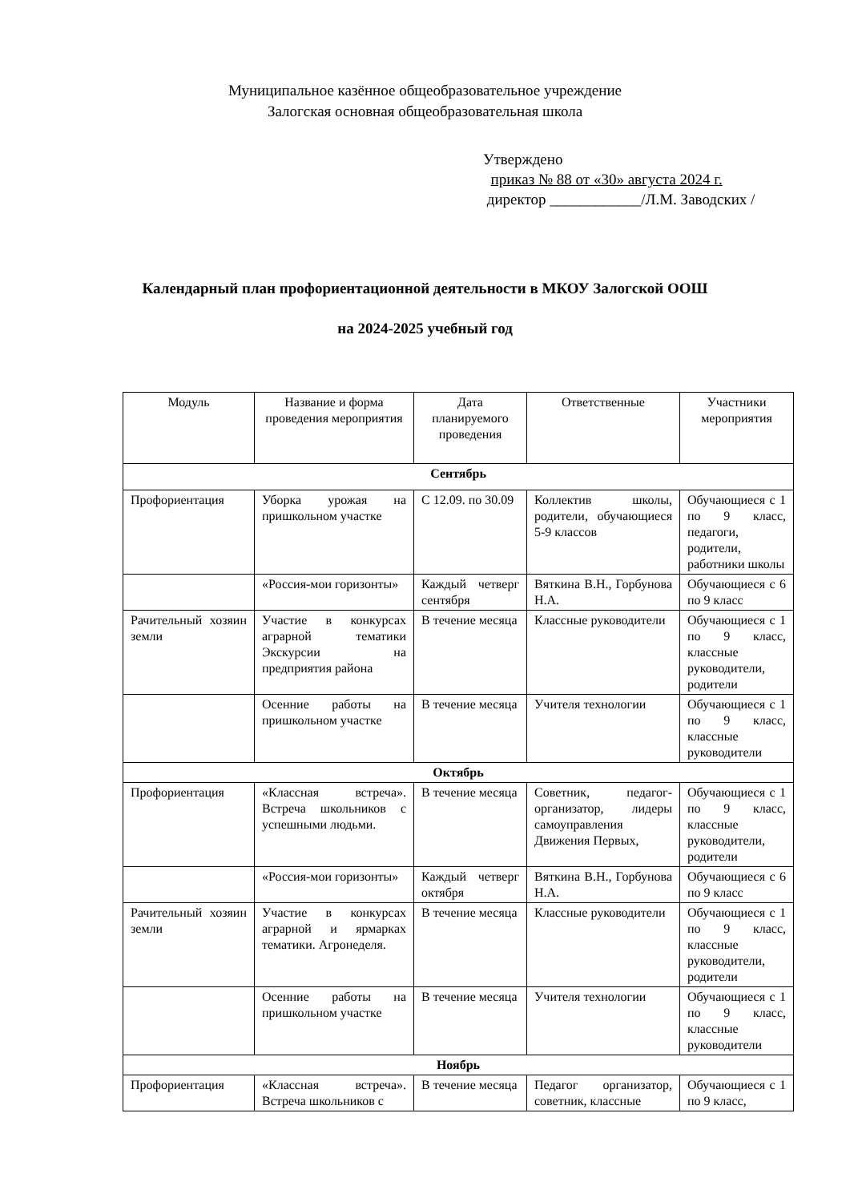Муниципальное казённое общеобразовательное учреждение
Залогская основная общеобразовательная школа
Утверждено
приказ № 88 от «30» августа 2024 г.
директор ____________/Л.М. Заводских /
Календарный план профориентационной деятельности в МКОУ Залогской ООШ
на 2024-2025 учебный год
| Модуль | Название и форма проведения мероприятия | Дата планируемого проведения | Ответственные | Участники мероприятия |
| --- | --- | --- | --- | --- |
| Сентябрь | | | | |
| Профориентация | Уборка урожая на пришкольном участке | С 12.09. по 30.09 | Коллектив школы, родители, обучающиеся 5-9 классов | Обучающиеся с 1 по 9 класс, педагоги, родители, работники школы |
| | «Россия-мои горизонты» | Каждый четверг сентября | Вяткина В.Н., Горбунова Н.А. | Обучающиеся с 6 по 9 класс |
| Рачительный хозяин земли | Участие в конкурсах аграрной тематики Экскурсии на предприятия района | В течение месяца | Классные руководители | Обучающиеся с 1 по 9 класс, классные руководители, родители |
| | Осенние работы на пришкольном участке | В течение месяца | Учителя технологии | Обучающиеся с 1 по 9 класс, классные руководители |
| Октябрь | | | | |
| Профориентация | «Классная встреча». Встреча школьников с успешными людьми. | В течение месяца | Советник, педагог-организатор, лидеры самоуправления Движения Первых, | Обучающиеся с 1 по 9 класс, классные руководители, родители |
| | «Россия-мои горизонты» | Каждый четверг октября | Вяткина В.Н., Горбунова Н.А. | Обучающиеся с 6 по 9 класс |
| Рачительный хозяин земли | Участие в конкурсах аграрной и ярмарках тематики. Агронеделя. | В течение месяца | Классные руководители | Обучающиеся с 1 по 9 класс, классные руководители, родители |
| | Осенние работы на пришкольном участке | В течение месяца | Учителя технологии | Обучающиеся с 1 по 9 класс, классные руководители |
| Ноябрь | | | | |
| Профориентация | «Классная встреча». Встреча школьников с | В течение месяца | Педагог организатор, советник, классные | Обучающиеся с 1 по 9 класс, |